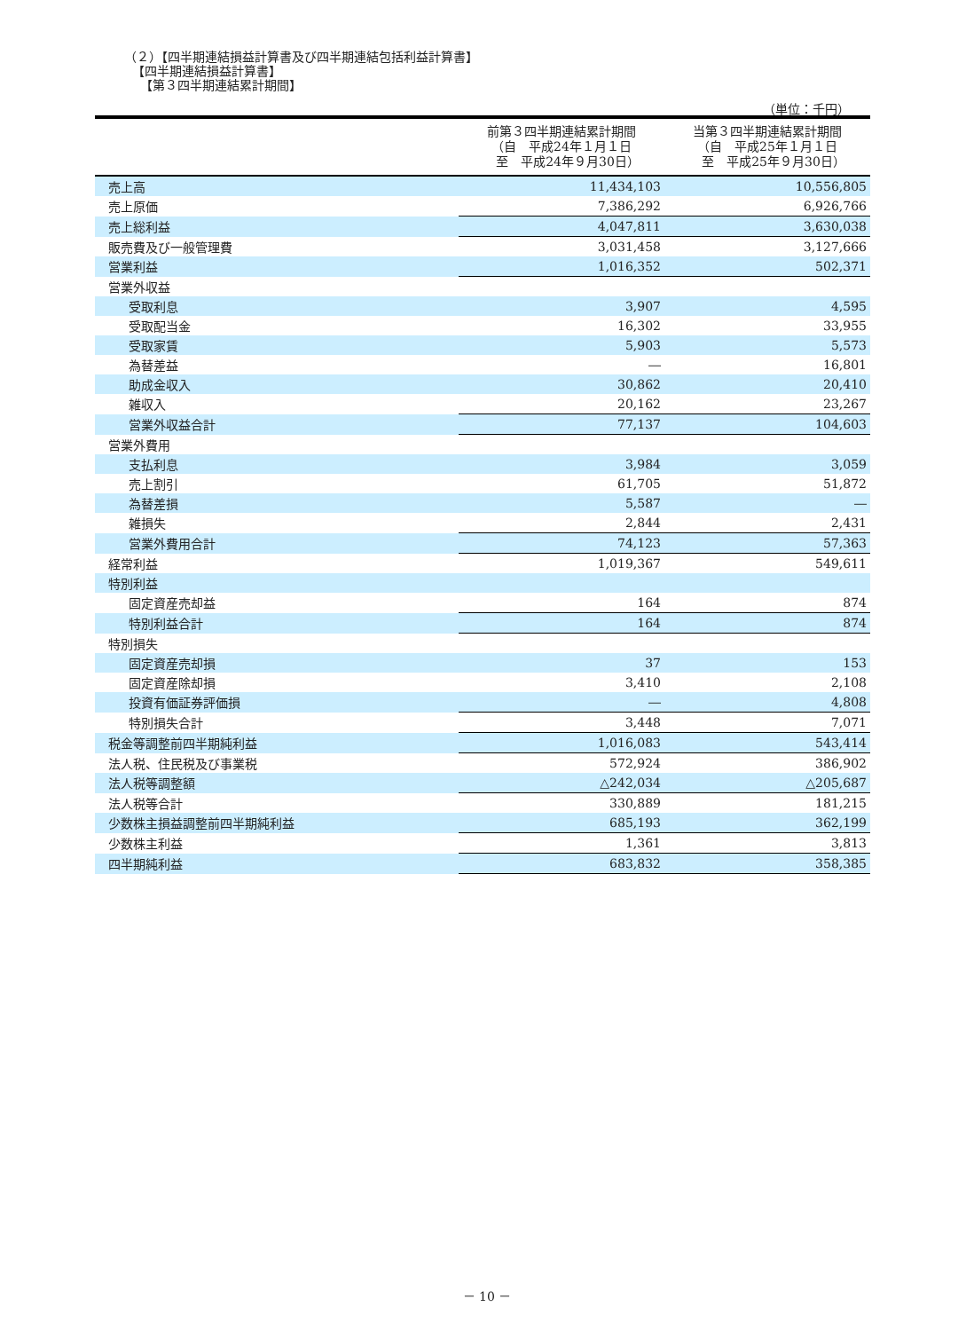（２）【四半期連結損益計算書及び四半期連結包括利益計算書】
【四半期連結損益計算書】
【第３四半期連結累計期間】
（単位：千円）
| | 前第３四半期連結累計期間 （自 平成24年１月１日 至 平成24年９月30日） | 当第３四半期連結累計期間 （自 平成25年１月１日 至 平成25年９月30日） |
| --- | --- | --- |
| 売上高 | 11,434,103 | 10,556,805 |
| 売上原価 | 7,386,292 | 6,926,766 |
| 売上総利益 | 4,047,811 | 3,630,038 |
| 販売費及び一般管理費 | 3,031,458 | 3,127,666 |
| 営業利益 | 1,016,352 | 502,371 |
| 営業外収益 | | |
| 受取利息 | 3,907 | 4,595 |
| 受取配当金 | 16,302 | 33,955 |
| 受取家賃 | 5,903 | 5,573 |
| 為替差益 | ― | 16,801 |
| 助成金収入 | 30,862 | 20,410 |
| 雑収入 | 20,162 | 23,267 |
| 営業外収益合計 | 77,137 | 104,603 |
| 営業外費用 | | |
| 支払利息 | 3,984 | 3,059 |
| 売上割引 | 61,705 | 51,872 |
| 為替差損 | 5,587 | ― |
| 雑損失 | 2,844 | 2,431 |
| 営業外費用合計 | 74,123 | 57,363 |
| 経常利益 | 1,019,367 | 549,611 |
| 特別利益 | | |
| 固定資産売却益 | 164 | 874 |
| 特別利益合計 | 164 | 874 |
| 特別損失 | | |
| 固定資産売却損 | 37 | 153 |
| 固定資産除却損 | 3,410 | 2,108 |
| 投資有価証券評価損 | ― | 4,808 |
| 特別損失合計 | 3,448 | 7,071 |
| 税金等調整前四半期純利益 | 1,016,083 | 543,414 |
| 法人税、住民税及び事業税 | 572,924 | 386,902 |
| 法人税等調整額 | △242,034 | △205,687 |
| 法人税等合計 | 330,889 | 181,215 |
| 少数株主損益調整前四半期純利益 | 685,193 | 362,199 |
| 少数株主利益 | 1,361 | 3,813 |
| 四半期純利益 | 683,832 | 358,385 |
－ 10 －